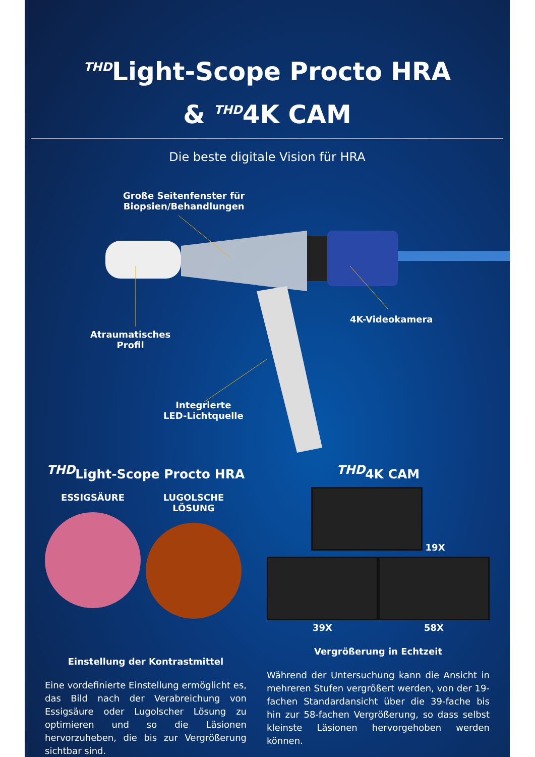<sup>THD</sup>Light-Scope Procto HRA
& <sup>THD</sup>4K CAM
Die beste digitale Vision für HRA
Große Seitenfenster für
Biopsien/Behandlungen
Atraumatisches
Profil
4K-Videokamera
Integrierte
LED-Lichtquelle
<sup>THD</sup>Light-Scope Procto HRA
ESSIGSÄURE
LUGOLSCHE LÖSUNG
Einstellung der Kontrastmittel
Eine vordefinierte Einstellung ermöglicht es, das Bild nach der Verabreichung von Essigsäure oder Lugolscher Lösung zu optimieren und so die Läsionen hervorzuheben, die bis zur Vergrößerung sichtbar sind.
<sup>THD</sup>4K CAM
19X
39X 58X
Vergrößerung in Echtzeit
Während der Untersuchung kann die Ansicht in mehreren Stufen vergrößert werden, von der 19-fachen Standardansicht über die 39-fache bis hin zur 58-fachen Vergrößerung, so dass selbst kleinste Läsionen hervorgehoben werden können.